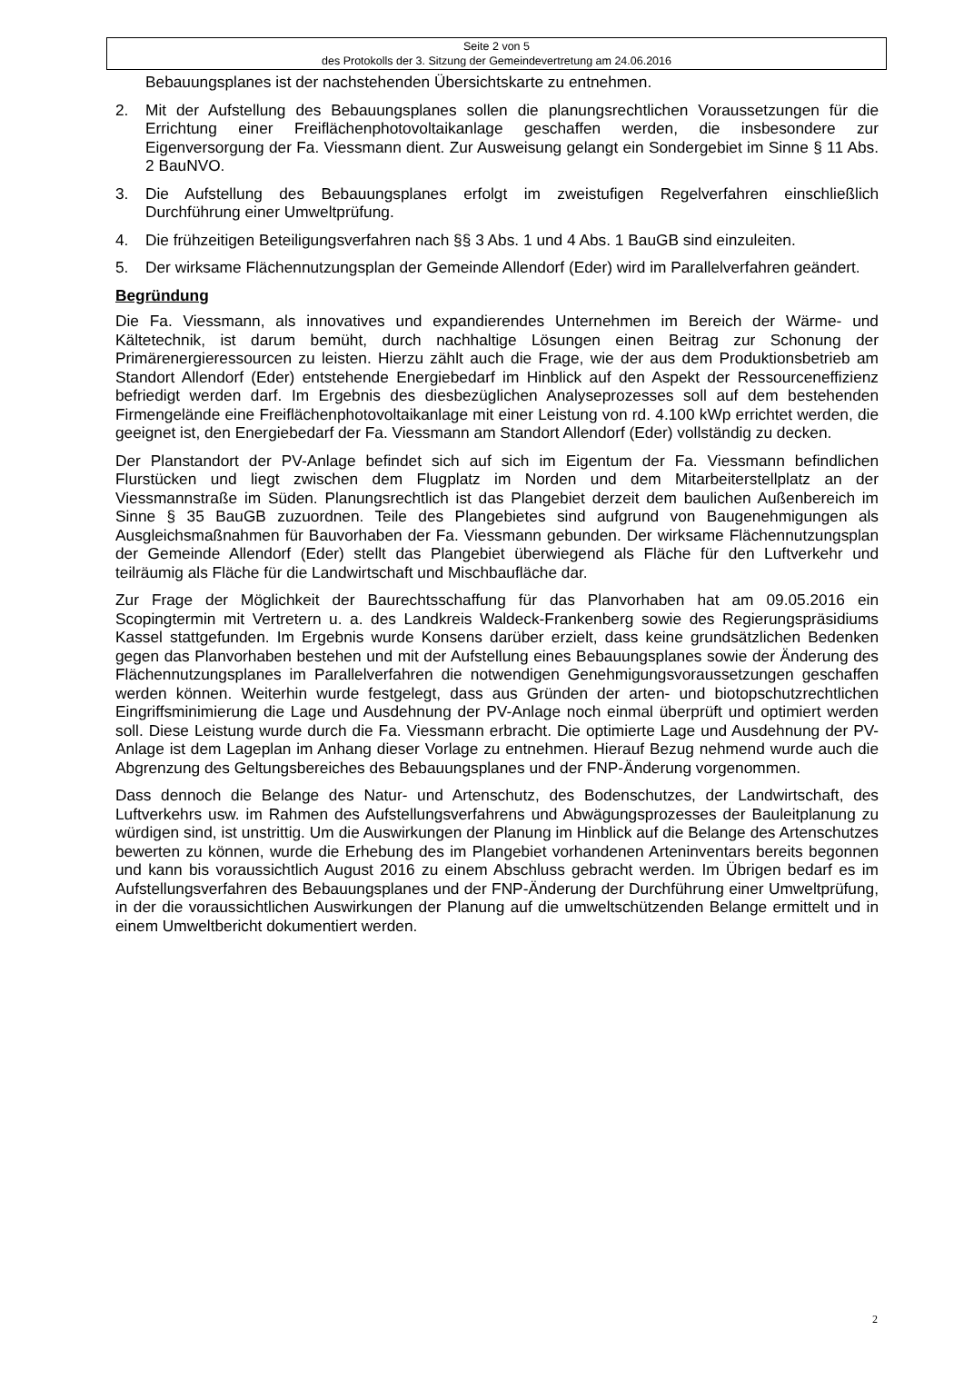Seite 2 von 5
des Protokolls der 3. Sitzung der Gemeindevertretung am 24.06.2016
Bebauungsplanes ist der nachstehenden Übersichtskarte zu entnehmen.
2. Mit der Aufstellung des Bebauungsplanes sollen die planungsrechtlichen Voraussetzungen für die Errichtung einer Freiflächenphotovoltaikanlage geschaffen werden, die insbesondere zur Eigenversorgung der Fa. Viessmann dient. Zur Ausweisung gelangt ein Sondergebiet im Sinne § 11 Abs. 2 BauNVO.
3. Die Aufstellung des Bebauungsplanes erfolgt im zweistufigen Regelverfahren einschließlich Durchführung einer Umweltprüfung.
4. Die frühzeitigen Beteiligungsverfahren nach §§ 3 Abs. 1 und 4 Abs. 1 BauGB sind einzuleiten.
5. Der wirksame Flächennutzungsplan der Gemeinde Allendorf (Eder) wird im Parallelverfahren geändert.
Begründung
Die Fa. Viessmann, als innovatives und expandierendes Unternehmen im Bereich der Wärme- und Kältetechnik, ist darum bemüht, durch nachhaltige Lösungen einen Beitrag zur Schonung der Primärenergieressourcen zu leisten. Hierzu zählt auch die Frage, wie der aus dem Produktionsbetrieb am Standort Allendorf (Eder) entstehende Energiebedarf im Hinblick auf den Aspekt der Ressourceneffizienz befriedigt werden darf. Im Ergebnis des diesbezüglichen Analyseprozesses soll auf dem bestehenden Firmengelände eine Freiflächenphotovoltaikanlage mit einer Leistung von rd. 4.100 kWp errichtet werden, die geeignet ist, den Energiebedarf der Fa. Viessmann am Standort Allendorf (Eder) vollständig zu decken.
Der Planstandort der PV-Anlage befindet sich auf sich im Eigentum der Fa. Viessmann befindlichen Flurstücken und liegt zwischen dem Flugplatz im Norden und dem Mitarbeiterstellplatz an der Viessmannstraße im Süden. Planungsrechtlich ist das Plangebiet derzeit dem baulichen Außenbereich im Sinne § 35 BauGB zuzuordnen. Teile des Plangebietes sind aufgrund von Baugenehmigungen als Ausgleichsmaßnahmen für Bauvorhaben der Fa. Viessmann gebunden. Der wirksame Flächennutzungsplan der Gemeinde Allendorf (Eder) stellt das Plangebiet überwiegend als Fläche für den Luftverkehr und teilräumig als Fläche für die Landwirtschaft und Mischbaufläche dar.
Zur Frage der Möglichkeit der Baurechtsschaffung für das Planvorhaben hat am 09.05.2016 ein Scopingtermin mit Vertretern u. a. des Landkreis Waldeck-Frankenberg sowie des Regierungspräsidiums Kassel stattgefunden. Im Ergebnis wurde Konsens darüber erzielt, dass keine grundsätzlichen Bedenken gegen das Planvorhaben bestehen und mit der Aufstellung eines Bebauungsplanes sowie der Änderung des Flächennutzungsplanes im Parallelverfahren die notwendigen Genehmigungsvoraussetzungen geschaffen werden können. Weiterhin wurde festgelegt, dass aus Gründen der arten- und biotopschutzrechtlichen Eingriffsminimierung die Lage und Ausdehnung der PV-Anlage noch einmal überprüft und optimiert werden soll. Diese Leistung wurde durch die Fa. Viessmann erbracht. Die optimierte Lage und Ausdehnung der PV-Anlage ist dem Lageplan im Anhang dieser Vorlage zu entnehmen. Hierauf Bezug nehmend wurde auch die Abgrenzung des Geltungsbereiches des Bebauungsplanes und der FNP-Änderung vorgenommen.
Dass dennoch die Belange des Natur- und Artenschutz, des Bodenschutzes, der Landwirtschaft, des Luftverkehrs usw. im Rahmen des Aufstellungsverfahrens und Abwägungsprozesses der Bauleitplanung zu würdigen sind, ist unstrittig. Um die Auswirkungen der Planung im Hinblick auf die Belange des Artenschutzes bewerten zu können, wurde die Erhebung des im Plangebiet vorhandenen Arteninventars bereits begonnen und kann bis voraussichtlich August 2016 zu einem Abschluss gebracht werden. Im Übrigen bedarf es im Aufstellungsverfahren des Bebauungsplanes und der FNP-Änderung der Durchführung einer Umweltprüfung, in der die voraussichtlichen Auswirkungen der Planung auf die umweltschützenden Belange ermittelt und in einem Umweltbericht dokumentiert werden.
2